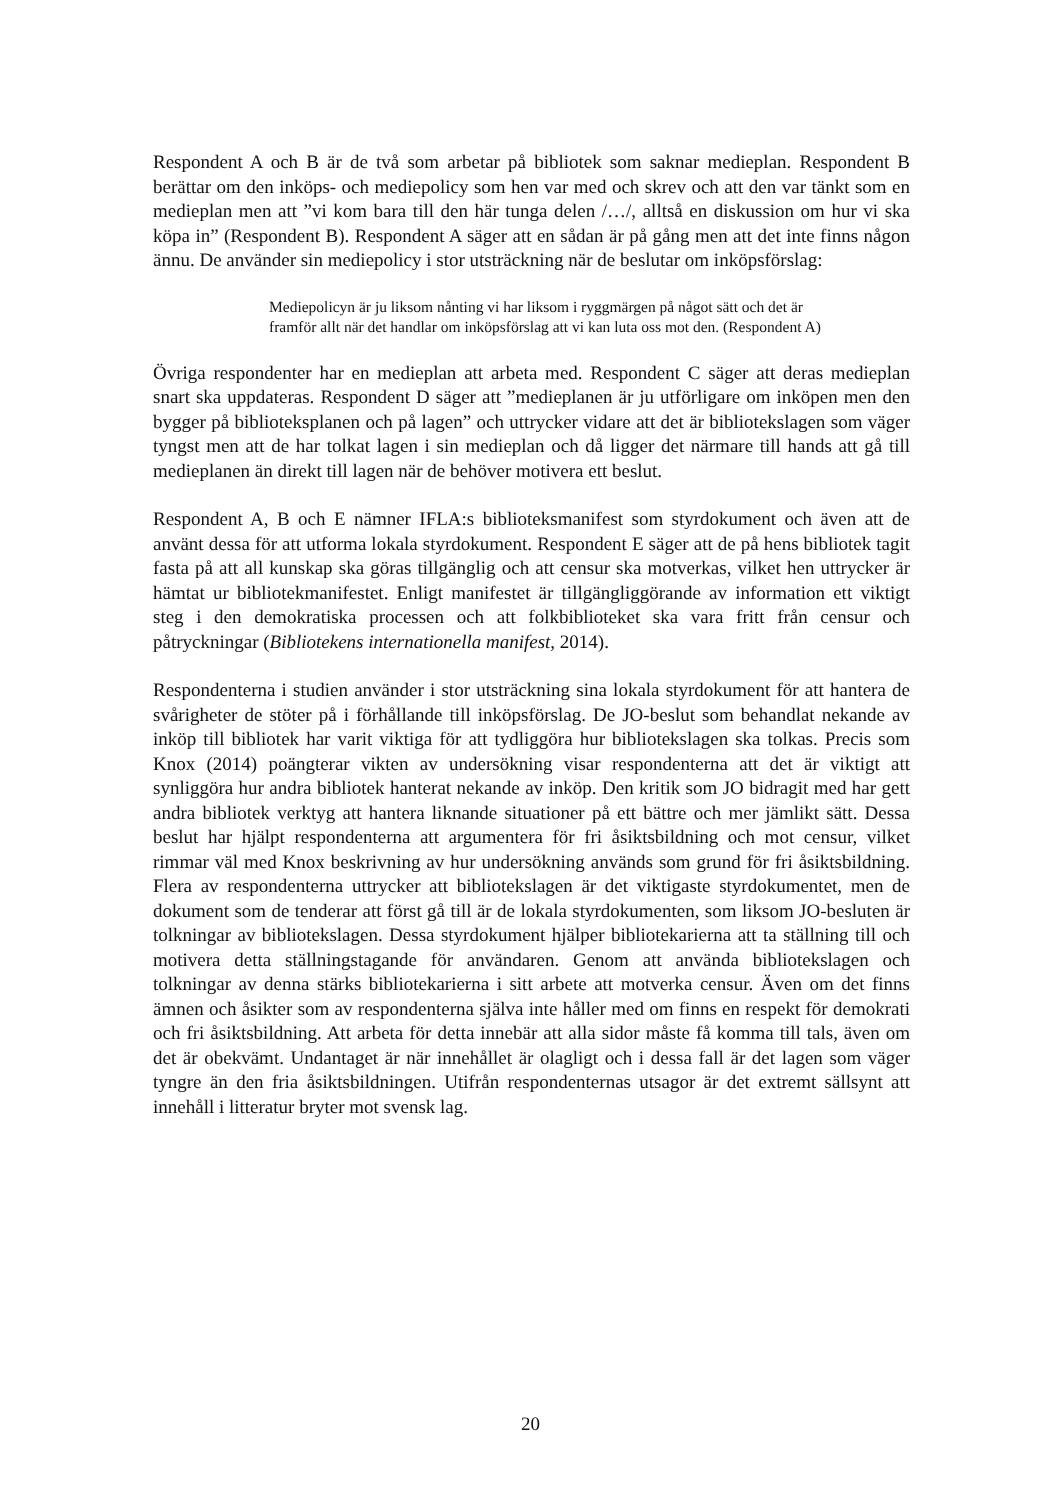Respondent A och B är de två som arbetar på bibliotek som saknar medieplan. Respondent B berättar om den inköps- och mediepolicy som hen var med och skrev och att den var tänkt som en medieplan men att ”vi kom bara till den här tunga delen /…/, alltså en diskussion om hur vi ska köpa in” (Respondent B). Respondent A säger att en sådan är på gång men att det inte finns någon ännu. De använder sin mediepolicy i stor utsträckning när de beslutar om inköpsförslag:
Mediepolicyn är ju liksom nånting vi har liksom i ryggmärgen på något sätt och det är framför allt när det handlar om inköpsförslag att vi kan luta oss mot den. (Respondent A)
Övriga respondenter har en medieplan att arbeta med. Respondent C säger att deras medieplan snart ska uppdateras. Respondent D säger att ”medieplanen är ju utförligare om inköpen men den bygger på biblioteksplanen och på lagen” och uttrycker vidare att det är bibliotekslagen som väger tyngst men att de har tolkat lagen i sin medieplan och då ligger det närmare till hands att gå till medieplanen än direkt till lagen när de behöver motivera ett beslut.
Respondent A, B och E nämner IFLA:s biblioteksmanifest som styrdokument och även att de använt dessa för att utforma lokala styrdokument. Respondent E säger att de på hens bibliotek tagit fasta på att all kunskap ska göras tillgänglig och att censur ska motverkas, vilket hen uttrycker är hämtat ur bibliotekmanifestet. Enligt manifestet är tillgängliggörande av information ett viktigt steg i den demokratiska processen och att folkbiblioteket ska vara fritt från censur och påtryckningar (Bibliotekens internationella manifest, 2014).
Respondenterna i studien använder i stor utsträckning sina lokala styrdokument för att hantera de svårigheter de stöter på i förhållande till inköpsförslag. De JO-beslut som behandlat nekande av inköp till bibliotek har varit viktiga för att tydliggöra hur bibliotekslagen ska tolkas. Precis som Knox (2014) poängterar vikten av undersökning visar respondenterna att det är viktigt att synliggöra hur andra bibliotek hanterat nekande av inköp. Den kritik som JO bidragit med har gett andra bibliotek verktyg att hantera liknande situationer på ett bättre och mer jämlikt sätt. Dessa beslut har hjälpt respondenterna att argumentera för fri åsiktsbildning och mot censur, vilket rimmar väl med Knox beskrivning av hur undersökning används som grund för fri åsiktsbildning. Flera av respondenterna uttrycker att bibliotekslagen är det viktigaste styrdokumentet, men de dokument som de tenderar att först gå till är de lokala styrdokumenten, som liksom JO-besluten är tolkningar av bibliotekslagen. Dessa styrdokument hjälper bibliotekarierna att ta ställning till och motivera detta ställningstagande för användaren. Genom att använda bibliotekslagen och tolkningar av denna stärks bibliotekarierna i sitt arbete att motverka censur. Även om det finns ämnen och åsikter som av respondenterna själva inte håller med om finns en respekt för demokrati och fri åsiktsbildning. Att arbeta för detta innebär att alla sidor måste få komma till tals, även om det är obekvämt. Undantaget är när innehållet är olagligt och i dessa fall är det lagen som väger tyngre än den fria åsiktsbildningen. Utifrån respondenternas utsagor är det extremt sällsynt att innehåll i litteratur bryter mot svensk lag.
20